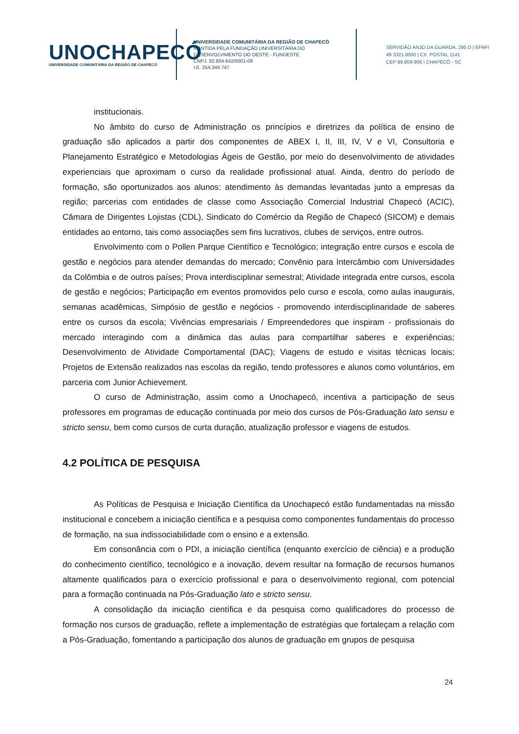UNOCHAPECÓ
UNIVERSIDADE COMUNITÁRIA DA REGIÃO DE CHAPECÓ
UNIVERSIDADE COMUNITÁRIA DA REGIÃO DE CHAPECÓ
MANTIDA PELA FUNDAÇÃO UNIVERSITÁRIA DO
DESENVOLVIMENTO DO OESTE - FUNDESTE
CNPJ. 82.804.642/0001-08
I.E. 254.344.747
SERVIDÃO ANJO DA GUARDA, 295 D | EFAPI
49 3321.8000 | CX. POSTAL 1141
CEP 89.809-900 | CHAPECÓ - SC
institucionais.
No âmbito do curso de Administração os princípios e diretrizes da política de ensino de graduação são aplicados a partir dos componentes de ABEX I, II, III, IV, V e VI, Consultoria e Planejamento Estratégico e Metodologias Ágeis de Gestão, por meio do desenvolvimento de atividades experienciais que aproximam o curso da realidade profissional atual. Ainda, dentro do período de formação, são oportunizados aos alunos: atendimento às demandas levantadas junto a empresas da região; parcerias com entidades de classe como Associação Comercial Industrial Chapecó (ACIC), Câmara de Dirigentes Lojistas (CDL), Sindicato do Comércio da Região de Chapecó (SICOM) e demais entidades ao entorno, tais como associações sem fins lucrativos, clubes de serviços, entre outros.
Envolvimento com o Pollen Parque Científico e Tecnológico; integração entre cursos e escola de gestão e negócios para atender demandas do mercado; Convênio para Intercâmbio com Universidades da Colômbia e de outros países; Prova interdisciplinar semestral; Atividade integrada entre cursos, escola de gestão e negócios; Participação em eventos promovidos pelo curso e escola, como aulas inaugurais, semanas acadêmicas, Simpósio de gestão e negócios - promovendo interdisciplinaridade de saberes entre os cursos da escola; Vivências empresariais / Empreendedores que inspiram - profissionais do mercado interagindo com a dinâmica das aulas para compartilhar saberes e experiências; Desenvolvimento de Atividade Comportamental (DAC); Viagens de estudo e visitas técnicas locais; Projetos de Extensão realizados nas escolas da região, tendo professores e alunos como voluntários, em parceria com Junior Achievement.
O curso de Administração, assim como a Unochapecó, incentiva a participação de seus professores em programas de educação continuada por meio dos cursos de Pós-Graduação lato sensu e stricto sensu, bem como cursos de curta duração, atualização professor e viagens de estudos.
4.2 POLÍTICA DE PESQUISA
As Políticas de Pesquisa e Iniciação Científica da Unochapecó estão fundamentadas na missão institucional e concebem a iniciação científica e a pesquisa como componentes fundamentais do processo de formação, na sua indissociabilidade com o ensino e a extensão.
Em consonância com o PDI, a iniciação científica (enquanto exercício de ciência) e a produção do conhecimento científico, tecnológico e a inovação, devem resultar na formação de recursos humanos altamente qualificados para o exercício profissional e para o desenvolvimento regional, com potencial para a formação continuada na Pós-Graduação lato e stricto sensu.
A consolidação da iniciação científica e da pesquisa como qualificadores do processo de formação nos cursos de graduação, reflete a implementação de estratégias que fortaleçam a relação com a Pós-Graduação, fomentando a participação dos alunos de graduação em grupos de pesquisa
24